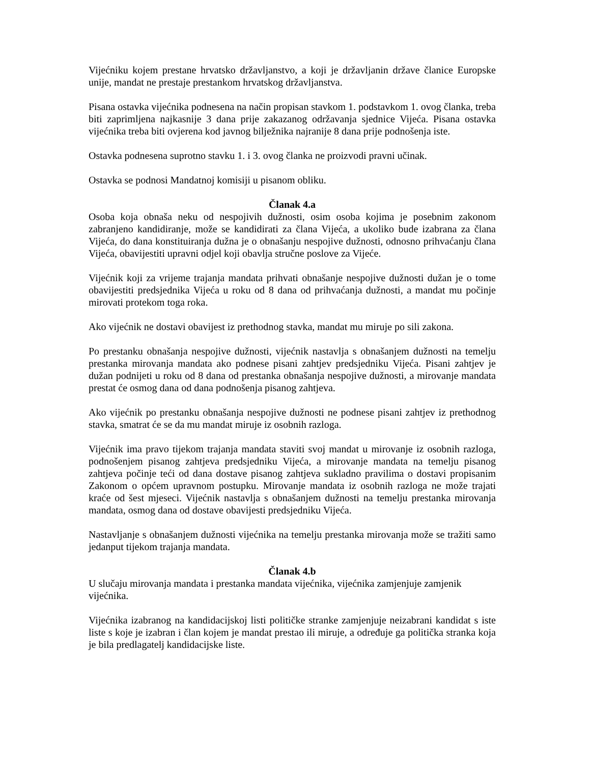Vijećniku kojem prestane hrvatsko državljanstvo, a koji je državljanin države članice Europske unije, mandat ne prestaje prestankom hrvatskog državljanstva.
Pisana ostavka vijećnika podnesena na način propisan stavkom 1. podstavkom 1. ovog članka, treba biti zaprimljena najkasnije 3 dana prije zakazanog održavanja sjednice Vijeća. Pisana ostavka vijećnika treba biti ovjerena kod javnog bilježnika najranije 8 dana prije podnošenja iste.
Ostavka podnesena suprotno stavku 1. i 3. ovog članka ne proizvodi pravni učinak.
Ostavka se podnosi Mandatnoj komisiji u pisanom obliku.
Članak 4.a
Osoba koja obnaša neku od nespojivih dužnosti, osim osoba kojima je posebnim zakonom zabranjeno kandidiranje, može se kandidirati za člana Vijeća, a ukoliko bude izabrana za člana Vijeća, do dana konstituiranja dužna je o obnašanju nespojive dužnosti, odnosno prihvaćanju člana Vijeća, obavijestiti upravni odjel koji obavlja stručne poslove za Vijeće.
Vijećnik koji za vrijeme trajanja mandata prihvati obnašanje nespojive dužnosti dužan je o tome obavijestiti predsjednika Vijeća u roku od 8 dana od prihvaćanja dužnosti, a mandat mu počinje mirovati protekom toga roka.
Ako vijećnik ne dostavi obavijest iz prethodnog stavka, mandat mu miruje po sili zakona.
Po prestanku obnašanja nespojive dužnosti, vijećnik nastavlja s obnašanjem dužnosti na temelju prestanka mirovanja mandata ako podnese pisani zahtjev predsjedniku Vijeća. Pisani zahtjev je dužan podnijeti u roku od 8 dana od prestanka obnašanja nespojive dužnosti, a mirovanje mandata prestat će osmog dana od dana podnošenja pisanog zahtjeva.
Ako vijećnik po prestanku obnašanja nespojive dužnosti ne podnese pisani zahtjev iz prethodnog stavka, smatrat će se da mu mandat miruje iz osobnih razloga.
Vijećnik ima pravo tijekom trajanja mandata staviti svoj mandat u mirovanje iz osobnih razloga, podnošenjem pisanog zahtjeva predsjedniku Vijeća, a mirovanje mandata na temelju pisanog zahtjeva počinje teći od dana dostave pisanog zahtjeva sukladno pravilima o dostavi propisanim Zakonom o općem upravnom postupku. Mirovanje mandata iz osobnih razloga ne može trajati kraće od šest mjeseci. Vijećnik nastavlja s obnašanjem dužnosti na temelju prestanka mirovanja mandata, osmog dana od dostave obavijesti predsjedniku Vijeća.
Nastavljanje s obnašanjem dužnosti vijećnika na temelju prestanka mirovanja može se tražiti samo jedanput tijekom trajanja mandata.
Članak 4.b
U slučaju mirovanja mandata i prestanka mandata vijećnika, vijećnika zamjenjuje zamjenik vijećnika.
Vijećnika izabranog na kandidacijskoj listi političke stranke zamjenjuje neizabrani kandidat s iste liste s koje je izabran i član kojem je mandat prestao ili miruje, a određuje ga politička stranka koja je bila predlagatelj kandidacijske liste.